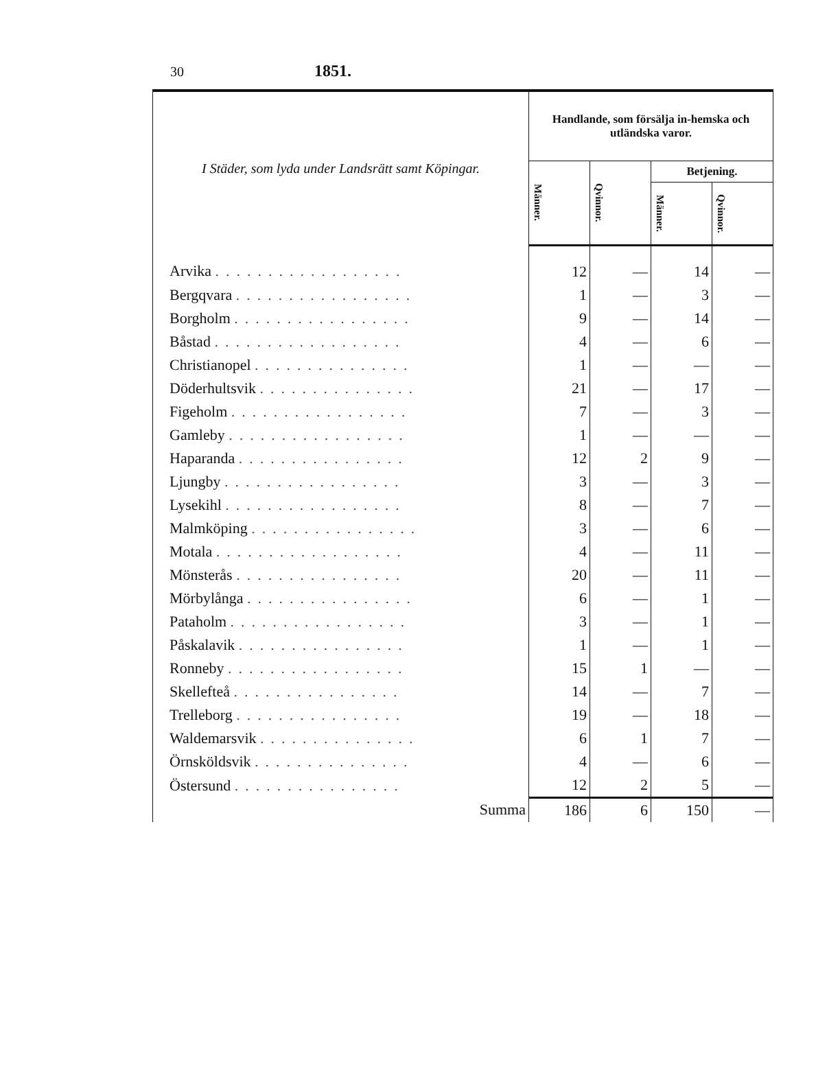30 1851.
| I Städer, som lyda under Landsrätt samt Köpingar. | Handlande, som försälja in-hemska och utländska varor. | | | |
| --- | --- | --- | --- | --- |
| | Männer. | Qvinnor. | Betjening. | |
| | | | Männer. | Qvinnor. |
| Arvika .................. | 12 | — | 14 | — |
| Bergqvara ................. | 1 | — | 3 | — |
| Borgholm ................. | 9 | — | 14 | — |
| Båstad .................. | 4 | — | 6 | — |
| Christianopel ............... | 1 | — | — | — |
| Döderhultsvik ............... | 21 | — | 17 | — |
| Figeholm ................. | 7 | — | 3 | — |
| Gamleby ................. | 1 | — | — | — |
| Haparanda ................ | 12 | 2 | 9 | — |
| Ljungby ................. | 3 | — | 3 | — |
| Lysekihl ................. | 8 | — | 7 | — |
| Malmköping ................ | 3 | — | 6 | — |
| Motala .................. | 4 | — | 11 | — |
| Mönsterås ................ | 20 | — | 11 | — |
| Mörbylånga ................ | 6 | — | 1 | — |
| Pataholm ................. | 3 | — | 1 | — |
| Påskalavik ................ | 1 | — | 1 | — |
| Ronneby ................. | 15 | 1 | — | — |
| Skellefteå ................ | 14 | — | 7 | — |
| Trelleborg ................ | 19 | — | 18 | — |
| Waldemarsvik ............... | 6 | 1 | 7 | — |
| Örnsköldsvik ............... | 4 | — | 6 | — |
| Östersund ................ | 12 | 2 | 5 | — |
| Summa | 186 | 6 | 150 | — |